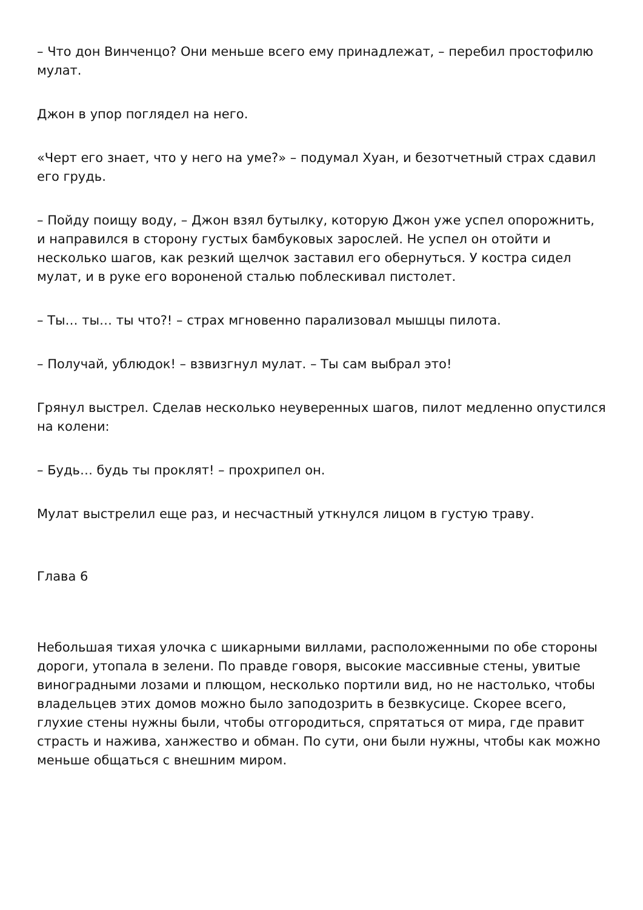– Что дон Винченцо? Они меньше всего ему принадлежат, – перебил простофилю мулат.
Джон в упор поглядел на него.
«Черт его знает, что у него на уме?» – подумал Хуан, и безотчетный страх сдавил его грудь.
– Пойду поищу воду, – Джон взял бутылку, которую Джон уже успел опорожнить, и направился в сторону густых бамбуковых зарослей. Не успел он отойти и несколько шагов, как резкий щелчок заставил его обернуться. У костра сидел мулат, и в руке его вороненой сталью поблескивал пистолет.
– Ты… ты… ты что?! – страх мгновенно парализовал мышцы пилота.
– Получай, ублюдок! – взвизгнул мулат. – Ты сам выбрал это!
Грянул выстрел. Сделав несколько неуверенных шагов, пилот медленно опустился на колени:
– Будь… будь ты проклят! – прохрипел он.
Мулат выстрелил еще раз, и несчастный уткнулся лицом в густую траву.
Глава 6
Небольшая тихая улочка с шикарными виллами, расположенными по обе стороны дороги, утопала в зелени. По правде говоря, высокие массивные стены, увитые виноградными лозами и плющом, несколько портили вид, но не настолько, чтобы владельцев этих домов можно было заподозрить в безвкусице. Скорее всего, глухие стены нужны были, чтобы отгородиться, спрятаться от мира, где правит страсть и нажива, ханжество и обман. По сути, они были нужны, чтобы как можно меньше общаться с внешним миром.